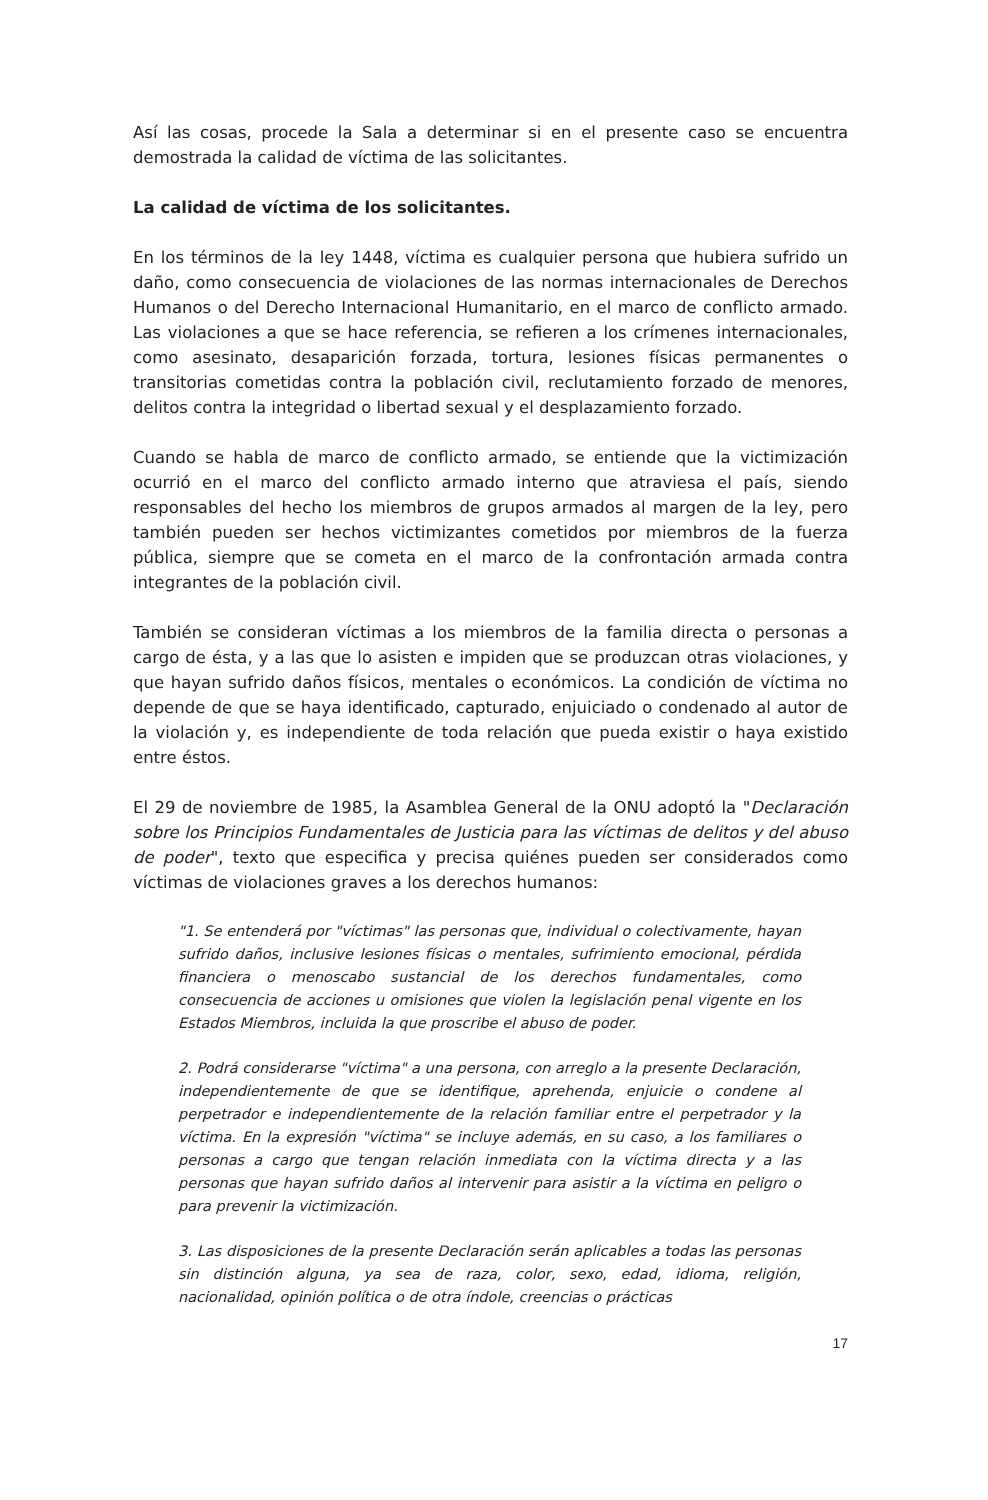Así las cosas, procede la Sala a determinar si en el presente caso se encuentra demostrada la calidad de víctima de las solicitantes.
La calidad de víctima de los solicitantes.
En los términos de la ley 1448, víctima es cualquier persona que hubiera sufrido un daño, como consecuencia de violaciones de las normas internacionales de Derechos Humanos o del Derecho Internacional Humanitario, en el marco de conflicto armado. Las violaciones a que se hace referencia, se refieren a los crímenes internacionales, como asesinato, desaparición forzada, tortura, lesiones físicas permanentes o transitorias cometidas contra la población civil, reclutamiento forzado de menores, delitos contra la integridad o libertad sexual y el desplazamiento forzado.
Cuando se habla de marco de conflicto armado, se entiende que la victimización ocurrió en el marco del conflicto armado interno que atraviesa el país, siendo responsables del hecho los miembros de grupos armados al margen de la ley, pero también pueden ser hechos victimizantes cometidos por miembros de la fuerza pública, siempre que se cometa en el marco de la confrontación armada contra integrantes de la población civil.
También se consideran víctimas a los miembros de la familia directa o personas a cargo de ésta, y a las que lo asisten e impiden que se produzcan otras violaciones, y que hayan sufrido daños físicos, mentales o económicos. La condición de víctima no depende de que se haya identificado, capturado, enjuiciado o condenado al autor de la violación y, es independiente de toda relación que pueda existir o haya existido entre éstos.
El 29 de noviembre de 1985, la Asamblea General de la ONU adoptó la "Declaración sobre los Principios Fundamentales de Justicia para las víctimas de delitos y del abuso de poder", texto que especifica y precisa quiénes pueden ser considerados como víctimas de violaciones graves a los derechos humanos:
"1. Se entenderá por "víctimas" las personas que, individual o colectivamente, hayan sufrido daños, inclusive lesiones físicas o mentales, sufrimiento emocional, pérdida financiera o menoscabo sustancial de los derechos fundamentales, como consecuencia de acciones u omisiones que violen la legislación penal vigente en los Estados Miembros, incluida la que proscribe el abuso de poder.
2. Podrá considerarse "víctima" a una persona, con arreglo a la presente Declaración, independientemente de que se identifique, aprehenda, enjuicie o condene al perpetrador e independientemente de la relación familiar entre el perpetrador y la víctima. En la expresión "víctima" se incluye además, en su caso, a los familiares o personas a cargo que tengan relación inmediata con la víctima directa y a las personas que hayan sufrido daños al intervenir para asistir a la víctima en peligro o para prevenir la victimización.
3. Las disposiciones de la presente Declaración serán aplicables a todas las personas sin distinción alguna, ya sea de raza, color, sexo, edad, idioma, religión, nacionalidad, opinión política o de otra índole, creencias o prácticas
17